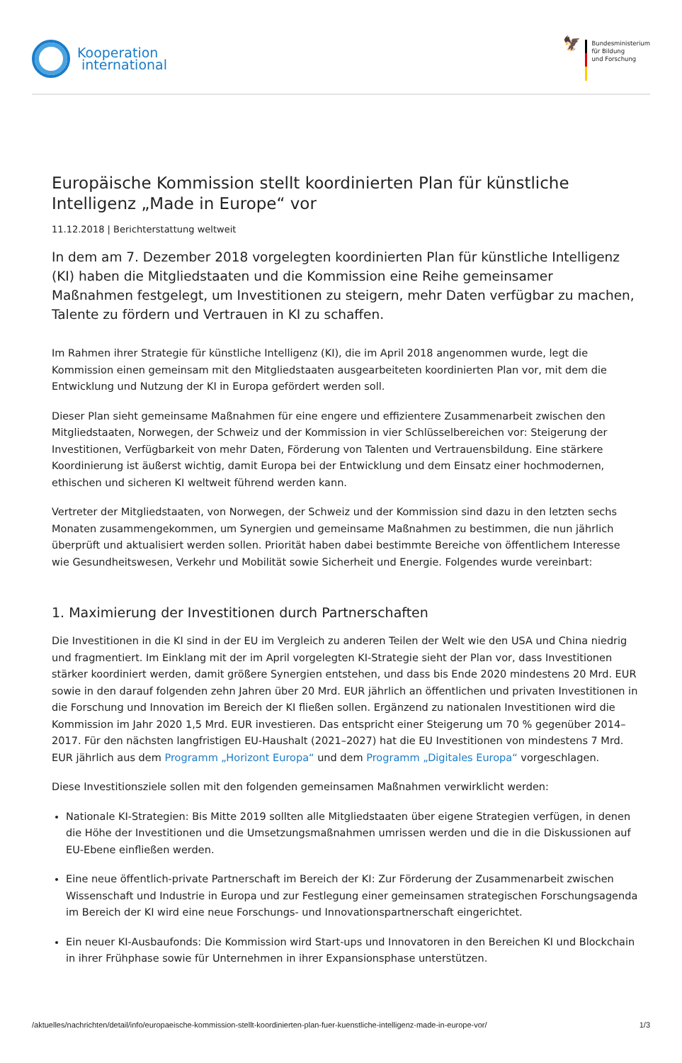Kooperation
international
🦅
Bundesministerium
für Bildung
und Forschung
Europäische Kommission stellt koordinierten Plan für künstliche Intelligenz „Made in Europe“ vor
11.12.2018 | Berichterstattung weltweit
In dem am 7. Dezember 2018 vorgelegten koordinierten Plan für künstliche Intelligenz (KI) haben die Mitgliedstaaten und die Kommission eine Reihe gemeinsamer Maßnahmen festgelegt, um Investitionen zu steigern, mehr Daten verfügbar zu machen, Talente zu fördern und Vertrauen in KI zu schaffen.
Im Rahmen ihrer Strategie für künstliche Intelligenz (KI), die im April 2018 angenommen wurde, legt die Kommission einen gemeinsam mit den Mitgliedstaaten ausgearbeiteten koordinierten Plan vor, mit dem die Entwicklung und Nutzung der KI in Europa gefördert werden soll.
Dieser Plan sieht gemeinsame Maßnahmen für eine engere und effizientere Zusammenarbeit zwischen den Mitgliedstaaten, Norwegen, der Schweiz und der Kommission in vier Schlüsselbereichen vor: Steigerung der Investitionen, Verfügbarkeit von mehr Daten, Förderung von Talenten und Vertrauensbildung. Eine stärkere Koordinierung ist äußerst wichtig, damit Europa bei der Entwicklung und dem Einsatz einer hochmodernen, ethischen und sicheren KI weltweit führend werden kann.
Vertreter der Mitgliedstaaten, von Norwegen, der Schweiz und der Kommission sind dazu in den letzten sechs Monaten zusammengekommen, um Synergien und gemeinsame Maßnahmen zu bestimmen, die nun jährlich überprüft und aktualisiert werden sollen. Priorität haben dabei bestimmte Bereiche von öffentlichem Interesse wie Gesundheitswesen, Verkehr und Mobilität sowie Sicherheit und Energie. Folgendes wurde vereinbart:
1. Maximierung der Investitionen durch Partnerschaften
Die Investitionen in die KI sind in der EU im Vergleich zu anderen Teilen der Welt wie den USA und China niedrig und fragmentiert. Im Einklang mit der im April vorgelegten KI-Strategie sieht der Plan vor, dass Investitionen stärker koordiniert werden, damit größere Synergien entstehen, und dass bis Ende 2020 mindestens 20 Mrd. EUR sowie in den darauf folgenden zehn Jahren über 20 Mrd. EUR jährlich an öffentlichen und privaten Investitionen in die Forschung und Innovation im Bereich der KI fließen sollen. Ergänzend zu nationalen Investitionen wird die Kommission im Jahr 2020 1,5 Mrd. EUR investieren. Das entspricht einer Steigerung um 70 % gegenüber 2014–2017. Für den nächsten langfristigen EU-Haushalt (2021–2027) hat die EU Investitionen von mindestens 7 Mrd. EUR jährlich aus dem Programm „Horizont Europa“ und dem Programm „Digitales Europa“ vorgeschlagen.
Diese Investitionsziele sollen mit den folgenden gemeinsamen Maßnahmen verwirklicht werden:
Nationale KI-Strategien: Bis Mitte 2019 sollten alle Mitgliedstaaten über eigene Strategien verfügen, in denen die Höhe der Investitionen und die Umsetzungsmaßnahmen umrissen werden und die in die Diskussionen auf EU-Ebene einfließen werden.
Eine neue öffentlich-private Partnerschaft im Bereich der KI: Zur Förderung der Zusammenarbeit zwischen Wissenschaft und Industrie in Europa und zur Festlegung einer gemeinsamen strategischen Forschungsagenda im Bereich der KI wird eine neue Forschungs- und Innovationspartnerschaft eingerichtet.
Ein neuer KI-Ausbaufonds: Die Kommission wird Start-ups und Innovatoren in den Bereichen KI und Blockchain in ihrer Frühphase sowie für Unternehmen in ihrer Expansionsphase unterstützen.
/aktuelles/nachrichten/detail/info/europaeische-kommission-stellt-koordinierten-plan-fuer-kuenstliche-intelligenz-made-in-europe-vor/ 1/3